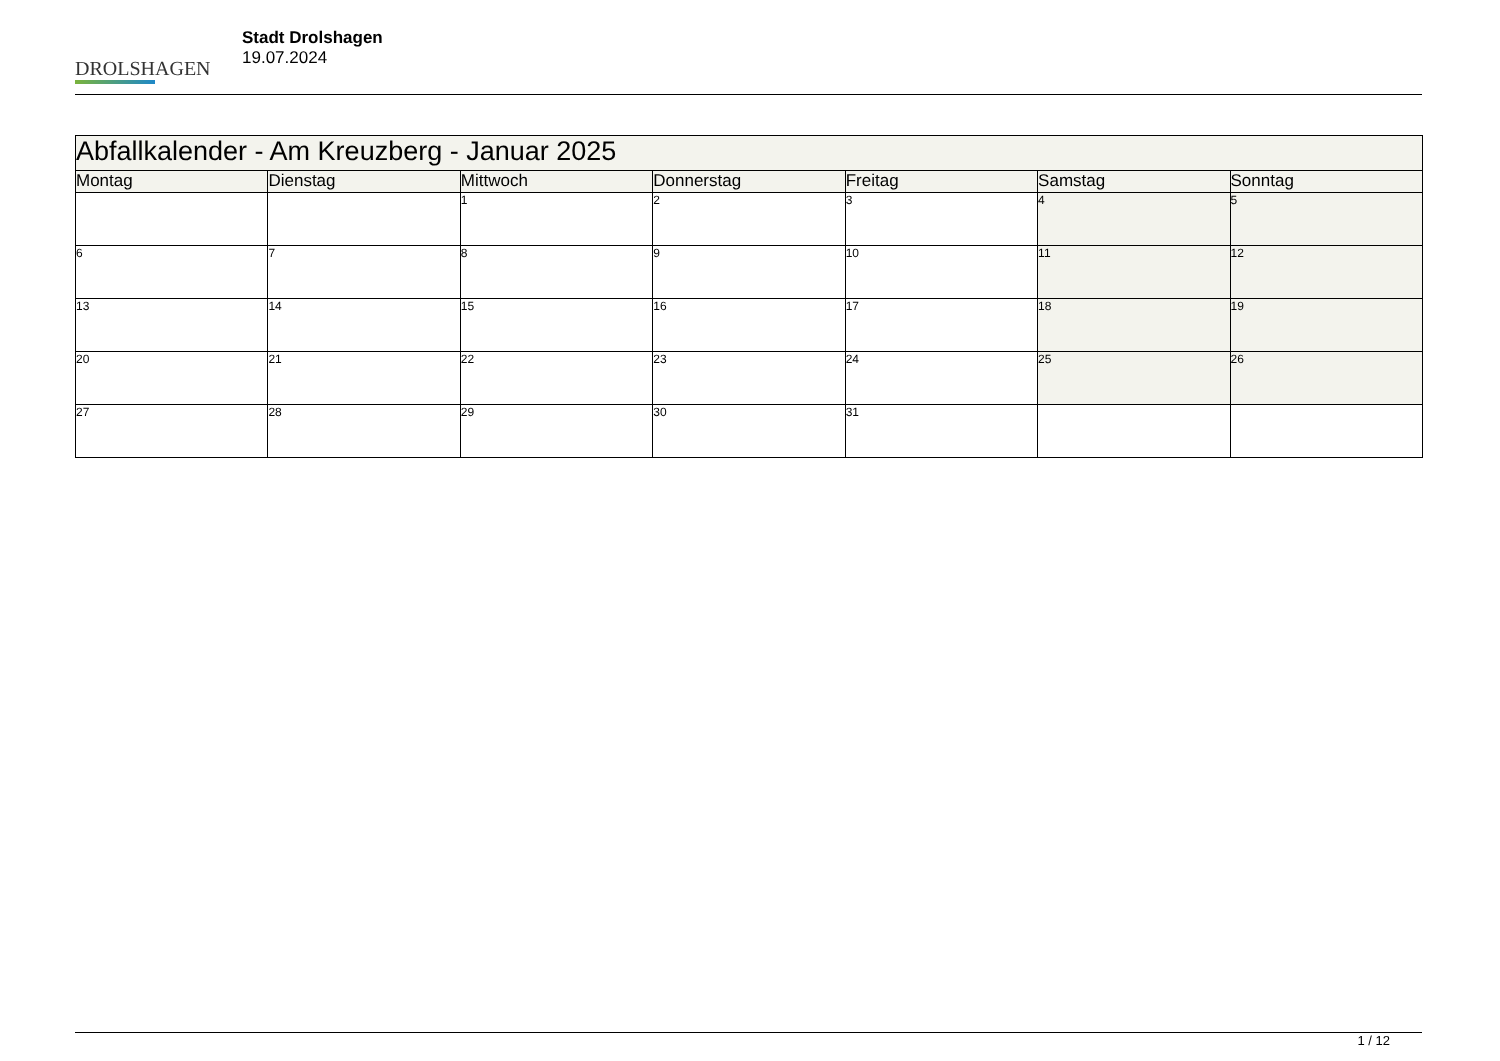DROLSHAGEN
Stadt Drolshagen
19.07.2024
| Abfallkalender - Am Kreuzberg - Januar 2025 | | | | | | |
| --- | --- | --- | --- | --- | --- | --- |
| Montag | Dienstag | Mittwoch | Donnerstag | Freitag | Samstag | Sonntag |
| | | 1 | 2 | 3 | 4 | 5 |
| 6 | 7 | 8 | 9 | 10 | 11 | 12 |
| 13 | 14 | 15 | 16 | 17 | 18 | 19 |
| 20 | 21 | 22 | 23 | 24 | 25 | 26 |
| 27 | 28 | 29 | 30 | 31 | | |
1 / 12